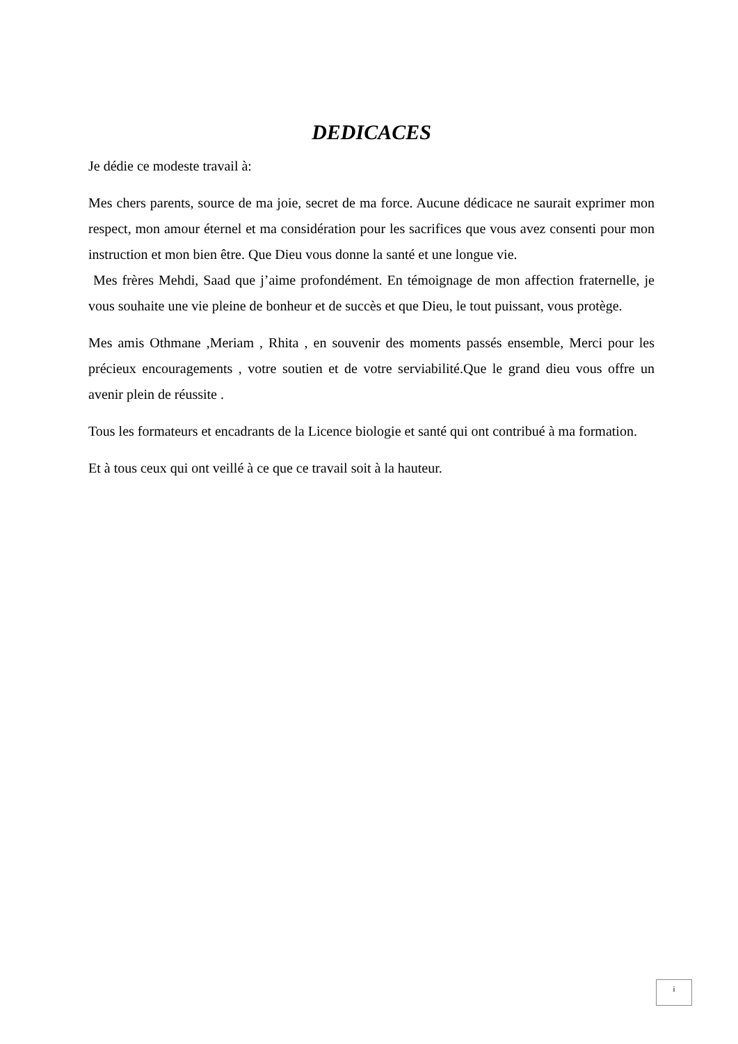DEDICACES
Je dédie ce modeste travail à:
Mes chers parents, source de ma joie, secret de ma force. Aucune dédicace ne saurait exprimer mon respect, mon amour éternel et ma considération pour les sacrifices que vous avez consenti pour mon instruction et mon bien être. Que Dieu vous donne la santé et une longue vie.
Mes frères Mehdi, Saad que j’aime profondément. En témoignage de mon affection fraternelle, je vous souhaite une vie pleine de bonheur et de succès et que Dieu, le tout puissant, vous protège.
Mes amis Othmane ,Meriam , Rhita , en souvenir des moments passés ensemble, Merci pour les précieux encouragements , votre soutien et de votre serviabilité.Que le grand dieu vous offre un avenir plein de réussite .
Tous les formateurs et encadrants de la Licence biologie et santé qui ont contribué à ma formation.
Et à tous ceux qui ont veillé à ce que ce travail soit à la hauteur.
i